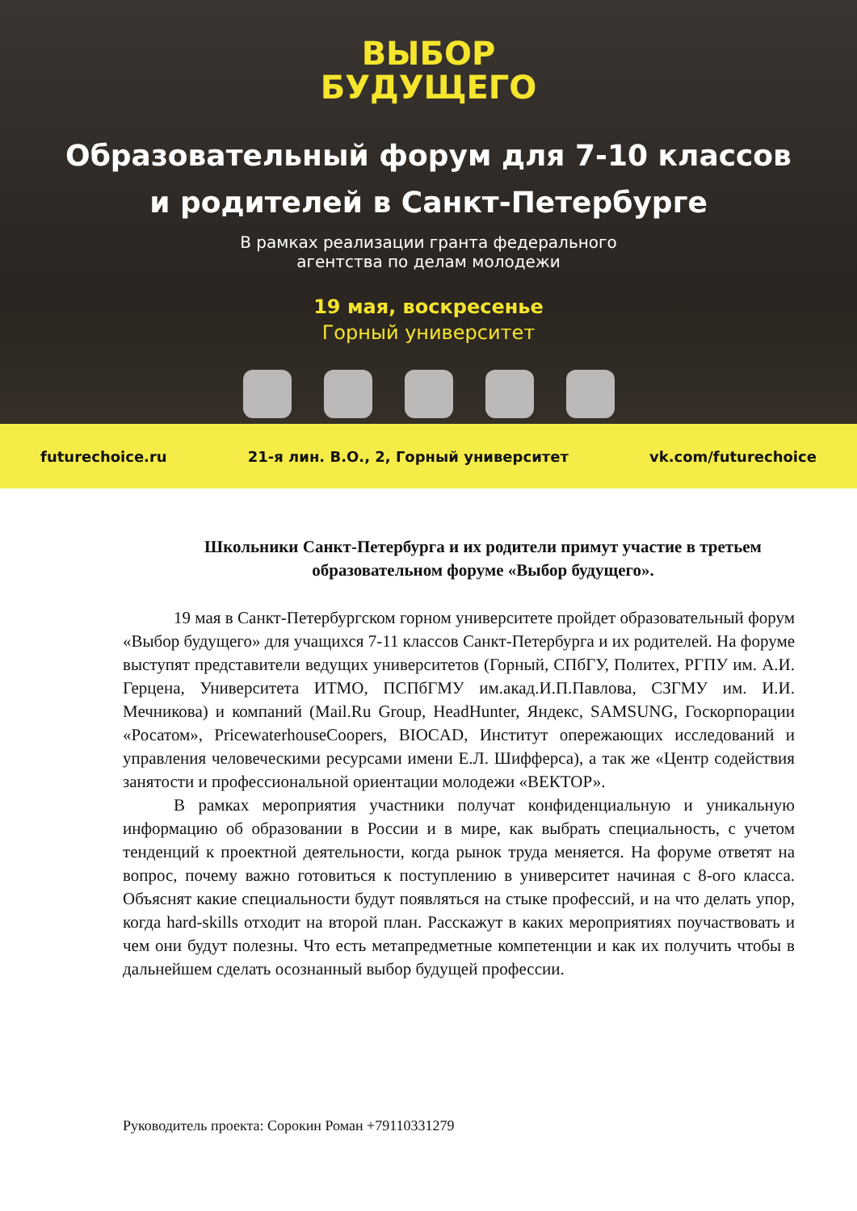ВЫБОР
БУДУЩЕГО
Образовательный форум для 7-10 классов
и родителей в Санкт-Петербурге
В рамках реализации гранта федерального
агентства по делам молодежи
19 мая, воскресенье
Горный университет
futurechoice.ru 21-я лин. В.О., 2, Горный университет vk.com/futurechoice
Школьники Санкт-Петербурга и их родители примут участие в третьем образовательном форуме «Выбор будущего».
19 мая в Санкт-Петербургском горном университете пройдет образовательный форум «Выбор будущего» для учащихся 7-11 классов Санкт-Петербурга и их родителей. На форуме выступят представители ведущих университетов (Горный, СПбГУ, Политех, РГПУ им. А.И. Герцена, Университета ИТМО, ПСПбГМУ им.акад.И.П.Павлова, СЗГМУ им. И.И. Мечникова) и компаний (Mail.Ru Group, HeadHunter, Яндекс, SAMSUNG, Госкорпорации «Росатом», PricewaterhouseCoopers, BIOCAD, Институт опережающих исследований и управления человеческими ресурсами имени Е.Л. Шифферса), а так же «Центр содействия занятости и профессиональной ориентации молодежи «ВЕКТОР».
В рамках мероприятия участники получат конфиденциальную и уникальную информацию об образовании в России и в мире, как выбрать специальность, с учетом тенденций к проектной деятельности, когда рынок труда меняется. На форуме ответят на вопрос, почему важно готовиться к поступлению в университет начиная с 8-ого класса. Объяснят какие специальности будут появляться на стыке профессий, и на что делать упор, когда hard-skills отходит на второй план. Расскажут в каких мероприятиях поучаствовать и чем они будут полезны. Что есть метапредметные компетенции и как их получить чтобы в дальнейшем сделать осознанный выбор будущей профессии.
Руководитель проекта: Сорокин Роман +79110331279